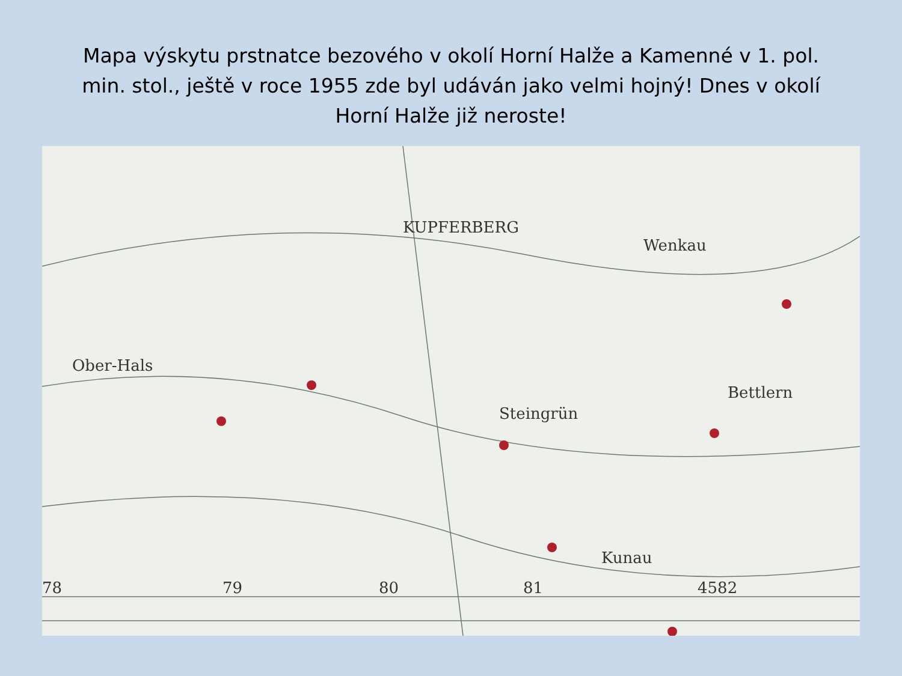Mapa výskytu prstnatce bezového v okolí Horní Halže a Kamenné v 1. pol. min. stol., ještě v roce 1955 zde byl udáván jako velmi hojný! Dnes v okolí Horní Halže již neroste!
KUPFERBERG
Ober-Hals
Bettlern
Steingrün
Kunau
Wenkau
78 79 80 81 4582